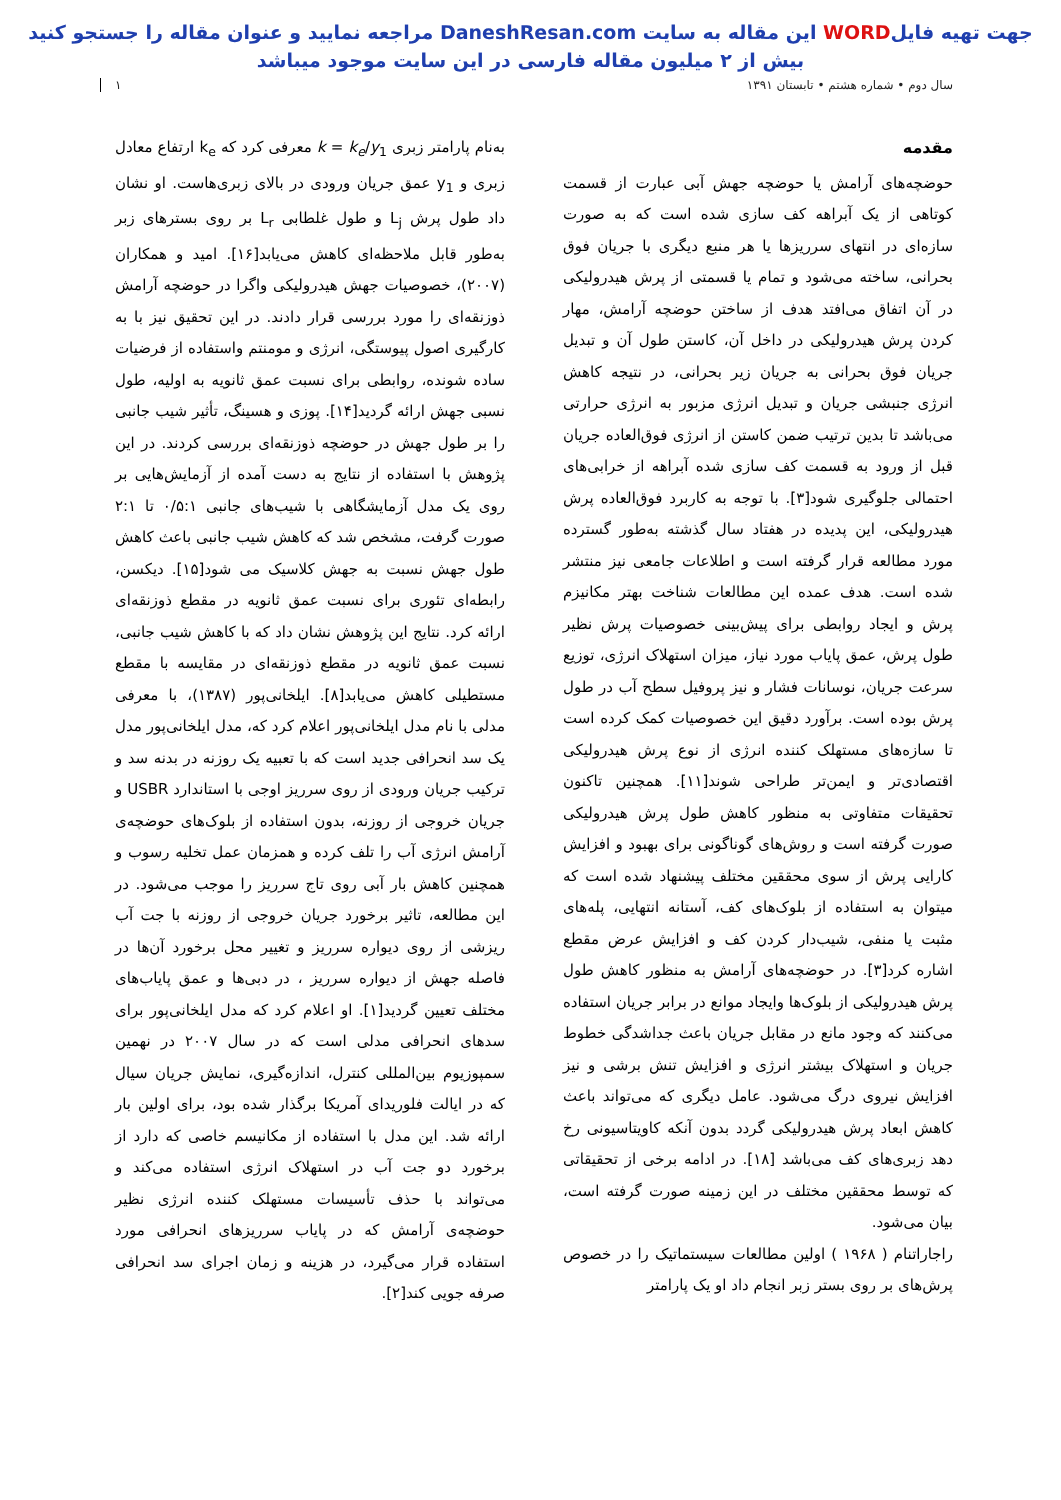جهت تهیه فایلWORD این مقاله به سایت DaneshResan.com مراجعه نمایید و عنوان مقاله را جستجو کنید
بیش از ۲ میلیون مقاله فارسی در این سایت موجود میباشد
سال دوم • شماره هشتم • تابستان ۱۳۹۱ ۱
مقدمه
حوضچه‌های آرامش یا حوضچه جهش آبی عبارت از قسمت کوتاهی از یک آبراهه کف سازی شده است که به صورت سازه‌ای در انتهای سرریزها یا هر منبع دیگری با جریان فوق بحرانی، ساخته می‌شود و تمام یا قسمتی از پرش هیدرولیکی در آن اتفاق می‌افتد هدف از ساختن حوضچه آرامش، مهار کردن پرش هیدرولیکی در داخل آن، کاستن طول آن و تبدیل جریان فوق بحرانی به جریان زیر بحرانی، در نتیجه کاهش انرژی جنبشی جریان و تبدیل انرژی مزبور به انرژی حرارتی می‌باشد تا بدین ترتیب ضمن کاستن از انرژی فوق‌العاده جریان قبل از ورود به قسمت کف سازی شده آبراهه از خرابی‌های احتمالی جلوگیری شود[۳]. با توجه به کاربرد فوق‌العاده پرش هیدرولیکی، این پدیده در هفتاد سال گذشته به‌طور گسترده مورد مطالعه قرار گرفته است و اطلاعات جامعی نیز منتشر شده است. هدف عمده این مطالعات شناخت بهتر مکانیزم پرش و ایجاد روابطی برای پیش‌بینی خصوصیات پرش نظیر طول پرش، عمق پایاب مورد نیاز، میزان استهلاک انرژی، توزیع سرعت جریان، نوسانات فشار و نیز پروفیل سطح آب در طول پرش بوده است. برآورد دقیق این خصوصیات کمک کرده است تا سازه‌های مستهلک کننده انرژی از نوع پرش هیدرولیکی اقتصادی‌تر و ایمن‌تر طراحی شوند[۱۱]. همچنین تاکنون تحقیقات متفاوتی به منظور کاهش طول پرش هیدرولیکی صورت گرفته است و روش‌های گوناگونی برای بهبود و افزایش کارایی پرش از سوی محققین مختلف پیشنهاد شده است که میتوان به استفاده از بلوک‌های کف، آستانه انتهایی، پله‌های مثبت یا منفی، شیب‌دار کردن کف و افزایش عرض مقطع اشاره کرد[۳]. در حوضچه‌های آرامش به منظور کاهش طول پرش هیدرولیکی از بلوک‌ها وایجاد موانع در برابر جریان استفاده می‌کنند که وجود مانع در مقابل جریان باعث جداشدگی خطوط جریان و استهلاک بیشتر انرژی و افزایش تنش برشی و نیز افزایش نیروی درگ می‌شود. عامل دیگری که می‌تواند باعث کاهش ابعاد پرش هیدرولیکی گردد بدون آنکه کاویتاسیونی رخ دهد زبری‌های کف می‌باشد [۱۸]. در ادامه برخی از تحقیقاتی که توسط محققین مختلف در این زمینه صورت گرفته است، بیان می‌شود.
راجاراتنام ( ۱۹۶۸ ) اولین مطالعات سیستماتیک را در خصوص پرش‌های بر روی بستر زبر انجام داد او یک پارامتر
به‌نام پارامتر زبری k = k<sub>e</sub>/y<sub>1</sub> معرفی کرد که k<sub>e</sub> ارتفاع معادل زبری و y<sub>1</sub> عمق جریان ورودی در بالای زبری‌هاست. او نشان داد طول پرش L<sub>j</sub> و طول غلطابی L<sub>r</sub> بر روی بسترهای زبر به‌طور قابل ملاحظه‌ای کاهش می‌یابد[۱۶]. امید و همکاران (۲۰۰۷)، خصوصیات جهش هیدرولیکی واگرا در حوضچه آرامش ذوزنقه‌ای را مورد بررسی قرار دادند. در این تحقیق نیز با به کارگیری اصول پیوستگی، انرژی و مومنتم واستفاده از فرضیات ساده شونده، روابطی برای نسبت عمق ثانویه به اولیه، طول نسبی جهش ارائه گردید[۱۴]. پوزی و هسینگ، تأثیر شیب جانبی را بر طول جهش در حوضچه ذوزنقه‌ای بررسی کردند. در این پژوهش با استفاده از نتایج به دست آمده از آزمایش‌هایی بر روی یک مدل آزمایشگاهی با شیب‌های جانبی ۰/۵:۱ تا ۲:۱ صورت گرفت، مشخص شد که کاهش شیب جانبی باعث کاهش طول جهش نسبت به جهش کلاسیک می شود[۱۵]. دیکسن، رابطه‌ای تئوری برای نسبت عمق ثانویه در مقطع ذوزنقه‌ای ارائه کرد. نتایج این پژوهش نشان داد که با کاهش شیب جانبی، نسبت عمق ثانویه در مقطع ذوزنقه‌ای در مقایسه با مقطع مستطیلی کاهش می‌یابد[۸]. ایلخانی‌پور (۱۳۸۷)، با معرفی مدلی با نام مدل ایلخانی‌پور اعلام کرد که، مدل ایلخانی‌پور مدل یک سد انحرافی جدید است که با تعبیه یک روزنه در بدنه سد و ترکیب جریان ورودی از روی سرریز اوجی با استاندارد USBR و جریان خروجی از روزنه، بدون استفاده از بلوک‌های حوضچه‌ی آرامش انرژی آب را تلف کرده و همزمان عمل تخلیه رسوب و همچنین کاهش بار آبی روی تاج سرریز را موجب می‌شود. در این مطالعه، تاثیر برخورد جریان خروجی از روزنه با جت آب ریزشی از روی دیواره سرریز و تغییر محل برخورد آن‌ها در فاصله جهش از دیواره سرریز ، در دبی‌ها و عمق پایاب‌های مختلف تعیین گردید[۱]. او اعلام کرد که مدل ایلخانی‌پور برای سدهای انحرافی مدلی است که در سال ۲۰۰۷ در نهمین سمپوزیوم بین‌المللی کنترل، اندازه‌گیری، نمایش جریان سیال که در ایالت فلوریدای آمریکا برگذار شده بود، برای اولین بار ارائه شد. این مدل با استفاده از مکانیسم خاصی که دارد از برخورد دو جت آب در استهلاک انرژی استفاده می‌کند و می‌تواند با حذف تأسیسات مستهلک کننده انرژی نظیر حوضچه‌ی آرامش که در پایاب سرریزهای انحرافی مورد استفاده قرار می‌گیرد، در هزینه و زمان اجرای سد انحرافی صرفه جویی کند[۲].